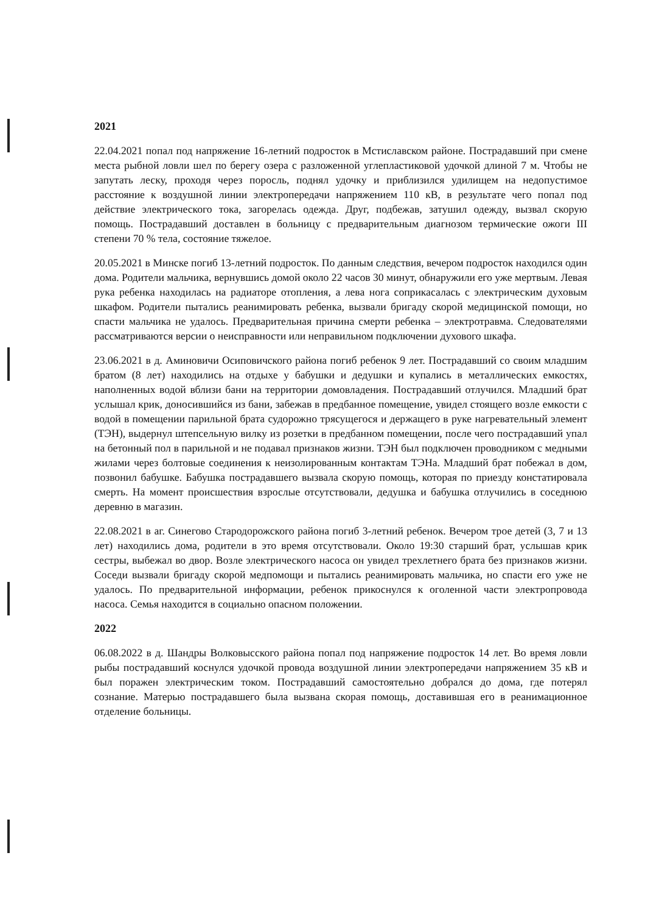2021
22.04.2021 попал под напряжение 16-летний подросток в Мстиславском районе. Пострадавший при смене места рыбной ловли шел по берегу озера с разложенной углепластиковой удочкой длиной 7 м. Чтобы не запутать леску, проходя через поросль, поднял удочку и приблизился удилищем на недопустимое расстояние к воздушной линии электропередачи напряжением 110 кВ, в результате чего попал под действие электрического тока, загорелась одежда. Друг, подбежав, затушил одежду, вызвал скорую помощь. Пострадавший доставлен в больницу с предварительным диагнозом термические ожоги III степени 70 % тела, состояние тяжелое.
20.05.2021 в Минске погиб 13-летний подросток. По данным следствия, вечером подросток находился один дома. Родители мальчика, вернувшись домой около 22 часов 30 минут, обнаружили его уже мертвым. Левая рука ребенка находилась на радиаторе отопления, а лева нога соприкасалась с электрическим духовым шкафом. Родители пытались реанимировать ребенка, вызвали бригаду скорой медицинской помощи, но спасти мальчика не удалось. Предварительная причина смерти ребенка – электротравма. Следователями рассматриваются версии о неисправности или неправильном подключении духового шкафа.
23.06.2021 в д. Аминовичи Осиповичского района погиб ребенок 9 лет. Пострадавший со своим младшим братом (8 лет) находились на отдыхе у бабушки и дедушки и купались в металлических емкостях, наполненных водой вблизи бани на территории домовладения. Пострадавший отлучился. Младший брат услышал крик, доносившийся из бани, забежав в предбанное помещение, увидел стоящего возле емкости с водой в помещении парильной брата судорожно трясущегося и держащего в руке нагревательный элемент (ТЭН), выдернул штепсельную вилку из розетки в предбанном помещении, после чего пострадавший упал на бетонный пол в парильной и не подавал признаков жизни. ТЭН был подключен проводником с медными жилами через болтовые соединения к неизолированным контактам ТЭНа. Младший брат побежал в дом, позвонил бабушке. Бабушка пострадавшего вызвала скорую помощь, которая по приезду констатировала смерть. На момент происшествия взрослые отсутствовали, дедушка и бабушка отлучились в соседнюю деревню в магазин.
22.08.2021 в аг. Синегово Стародорожского района погиб 3-летний ребенок. Вечером трое детей (3, 7 и 13 лет) находились дома, родители в это время отсутствовали. Около 19:30 старший брат, услышав крик сестры, выбежал во двор. Возле электрического насоса он увидел трехлетнего брата без признаков жизни. Соседи вызвали бригаду скорой медпомощи и пытались реанимировать мальчика, но спасти его уже не удалось. По предварительной информации, ребенок прикоснулся к оголенной части электропровода насоса. Семья находится в социально опасном положении.
2022
06.08.2022 в д. Шандры Волковысского района попал под напряжение подросток 14 лет. Во время ловли рыбы пострадавший коснулся удочкой провода воздушной линии электропередачи напряжением 35 кВ и был поражен электрическим током. Пострадавший самостоятельно добрался до дома, где потерял сознание. Матерью пострадавшего была вызвана скорая помощь, доставившая его в реанимационное отделение больницы.